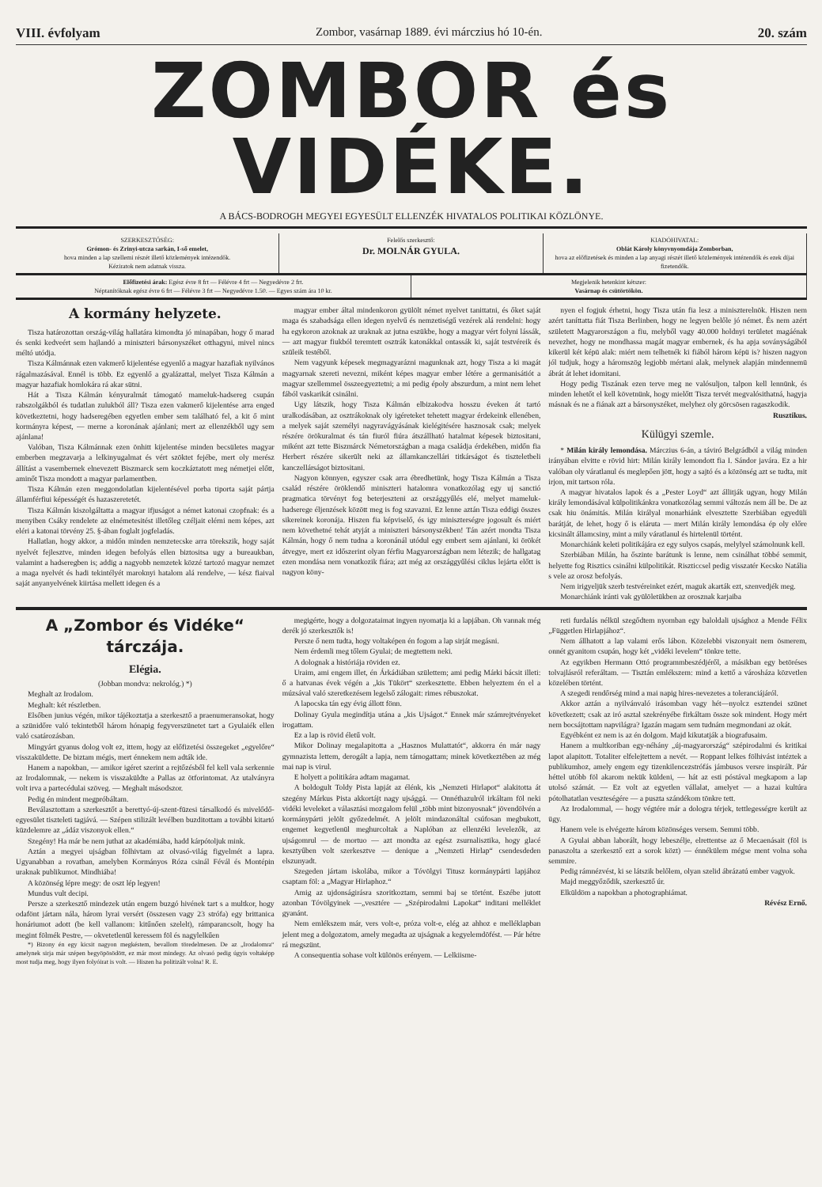VIII. évfolyam Zombor, vasárnap 1889. évi márczius hó 10-én. 20. szám
ZOMBOR és VIDÉKE.
A BÁCS-BODROGH MEGYEI EGYESÜLT ELLENZÉK HIVATALOS POLITIKAI KÖZLÖNYE.
SZERKESZTŐSÉG:
Grómon- és Zrinyi-utcza sarkán, I-ső emelet,
hova minden a lap szellemi részét illető közlemények intézendők.
Kéziratok nem adatnak vissza.
Felelős szerkesztő:
Dr. MOLNÁR GYULA.
KIADÓHIVATAL:
Oblát Károly könyvnyomdája Zomborban,
hova az előfizetések és minden a lap anyagi részét illető közlemények intézendők és ezek díjai fizetendők.
Előfizetési árak: Egész évre 8 frt — Félévre 4 frt — Negyedévre 2 frt.
Néptanítóknak egész évre 6 frt — Félévre 3 frt — Negyedévre 1.50. — Egyes szám ára 10 kr.
Megjelenik hetenkint kétszer:
Vasárnap és csütörtökön.
A kormány helyzete.
Tisza határozottan ország-világ hallatára kimondta jó minapában, hogy ő marad és senki kedveért sem hajlandó a miniszteri bársonyszéket otthagyni, mivel nincs méltó utódja.
Tisza Kálmánnak ezen vakmerő kijelentése egyenlő a magyar hazafiak nyilvános rágalmazásával. Ennél is több. Ez egyenlő a gyalázattal, melyet Tisza Kálmán a magyar hazafiak homlokára rá akar sütni.
Hát a Tisza Kálmán kényuralmát támogató mameluk-hadsereg csupán rabszolgákból és tudatlan zulukból áll? Tisza ezen vakmerő kijelentése arra enged következtetni, hogy hadseregében egyetlen ember sem található fel, a kit ő mint kormányra képest, — merne a koronának ajánlani; mert az ellenzékből ugy sem ajánlana!
Valóban, Tisza Kálmánnak ezen önhitt kijelentése minden becsületes magyar emberben megzavarja a lelkinyugalmat és vért szöktet fejébe, mert oly merész állítást a vasembernek elnevezett Biszmarck sem koczkáztatott meg németjei előtt, aminőt Tisza mondott a magyar parlamentben.
Tisza Kálmán ezen meggondolatlan kijelentésével porba tiporta saját pártja államférfiui képességét és hazaszeretetét.
Tisza Kálmán kiszolgáltatta a magyar ifjuságot a német katonai czopfnak: és a menyiben Csáky rendelete az elnémetesitést illetőleg czéljait elérni nem képes, azt eléri a katonai törvény 25. §-ában foglalt jogfeladás.
Hallatlan, hogy akkor, a midőn minden nemzetecske arra törekszik, hogy saját nyelvét fejlesztve, minden idegen befolyás ellen biztositsa ugy a bureaukban, valamint a hadseregben is; addig a nagyobb nemzetek közzé tartozó magyar nemzet a maga nyelvét és hadi tekintélyét maroknyi hatalom alá rendelve, — kész fiaival saját anyanyelvének kiirtása mellett idegen és a
magyar ember által mindenkoron gyülölt német nyelvet tanittatni, és őket saját maga és szabadsága ellen idegen nyelvű és nemzetiségű vezérek alá rendelni: hogy ha egykoron azoknak az uraknak az jutna eszükbe, hogy a magyar vért folyni lássák, — azt magyar fiukból teremtett osztrák katonákkal ontassák ki, saját testvéreik és szüleik testéből.
Nem vagyunk képesek megmagyarázni magunknak azt, hogy Tisza a ki magát magyarnak szereti nevezni, miként képes magyar ember létére a germanisátiót a magyar szellemmel összeegyeztetni; a mi pedig époly abszurdum, a mint nem lehet fából vaskarikát csinálni.
Ugy látszik, hogy Tisza Kálmán elbizakodva hosszu éveken át tartó uralkodásában, az osztrákoknak oly igéreteket tehetett magyar érdekeink ellenében, a melyek saját személyi nagyravágyásának kielégitésére hasznosak csak; melyek részére örökuralmat és tán fiuról fiúra átszállható hatalmat képesek biztositani, miként azt tette Biszmárck Németországban a maga családja érdekében, midőn fia Herbert részére sikerült neki az államkanczellári titkárságot és tiszteletbeli kanczellárságot biztositani.
Nagyon könnyen, egyszer csak arra ébredhetünk, hogy Tisza Kálmán a Tisza család részére öröklendő miniszteri hatalomra vonatkozólag egy uj sanctió pragmatica törvényt fog beterjeszteni az országgyűlés elé, melyet mameluk-hadserege éljenzések között meg is fog szavazni. Ez lenne aztán Tisza eddigi összes sikereinek koronája. Hiszen fia képviselő, és igy miniszterségre jogosult és miért nem követhetné tehát atyját a miniszteri bársonyszékben! Tán azért mondta Tisza Kálmán, hogy ő nem tudna a koronánál utódul egy embert sem ajánlani, ki örökét átvegye, mert ez időszerint olyan férfiu Magyarországban nem létezik; de hallgatag ezen mondása nem vonatkozik fiára; azt még az országgyűlési ciklus lejárta előtt is nagyon köny-
nyen el fogjuk érhetni, hogy Tisza után fia lesz a miniszterelnök. Hiszen nem azért taníttatta fiát Tisza Berlinben, hogy ne legyen belőle jó német. És nem azért született Magyarországon a fiu, melyből vagy 40.000 holdnyi területet magáénak nevezhet, hogy ne mondhassa magát magyar embernek, és ha apja soványságából kikerül két képü alak: miért nem telhetnék ki fiából három képü is? hiszen nagyon jól tudjuk, hogy a háromszög legjobb mértani alak, melynek alapján mindennemü ábrát át lehet idomitani.
Hogy pedig Tiszának ezen terve meg ne valósuljon, talpon kell lennünk, és minden lehetőt el kell követnünk, hogy mielőtt Tisza tervét megvalósithatná, hagyja másnak és ne a fiának azt a bársonyszéket, melyhez oly görcsösen ragaszkodik.
Rusztikus.
Külügyi szemle.
* Milán király lemondása. Márczius 6-án, a táviró Belgrádból a világ minden irányában elvitte e rövid hirt: Milán király lemondott fia I. Sándor javára. Ez a hir valóban oly váratlanul és meglepően jött, hogy a sajtó és a közönség azt se tudta, mit irjon, mit tartson róla.
A magyar hivatalos lapok és a „Pester Loyd“ azt állitják ugyan, hogy Milán király lemondásával külpolitikánkra vonatkozólag semmi változás nem áll be. De az csak hiu önámitás. Milán királyal monarhiánk elvesztette Szerbiában egyedüli barátját, de lehet, hogy ő is eláruta — mert Milán király lemondása ép oly előre kicsinált államcsiny, mint a mily váratlanul és hirtelenül történt.
Monarchiánk keleti politikájára ez egy sulyos csapás, melylyel számolnunk kell.
Szerbiában Milán, ha őszinte barátunk is lenne, nem csinálhat többé semmit, helyette fog Risztics csinálni külpolitikát. Riszticcsel pedig visszatér Kecsko Natália s vele az orosz befolyás.
Nem irigyeljük szerb testvéreinket ezért, maguk akarták ezt, szenvedjék meg.
Monarchiánk iránti vak gyülöletükben az orosznak karjaiba
A „Zombor és Vidéke“ tárczája.
Elégia.
(Jobban mondva: nekrológ.) *)
Meghalt az Irodalom.
Meghalt: két részletben.
Elsőben junius végén, mikor tájékoztatja a szerkesztő a praenumeransokat, hogy a szünidőre való tekintetből három hónapig fegyverszünetet tart a Gyulaiék ellen való csatározásban.
Mingyárt gyanus dolog volt ez, ittem, hogy az előfizetési összegeket „egyelőre“ visszaküldette. De biztam mégis, mert énnekem nem adták ide.
Hanem a napokban, — amikor igéret szerint a rejtőzésből fel kell vala serkennie az Irodalomnak, — nekem is visszaküldte a Pallas az ötforintomat. Az utalványra volt irva a partecédulai szöveg. — Meghalt másodszor.
Pedig én mindent megpróbáltam.
Beválasztottam a szerkesztőt a berettyó-új-szent-füzesi társalkodó és mivelődő-egyesület tiszteleti tagjává. — Szépen stilizált levélben buzditottam a további kitartó küzdelemre az „ádáz viszonyok ellen.“
Szegény! Ha már be nem juthat az akadémiába, hadd kárpótoljuk mink.
Aztán a megyei ujságban fölhivtam az olvasó-világ figyelmét a lapra. Ugyanabban a rovatban, amelyben Kormányos Róza csinál Févál és Montépin uraknak publikumot. Mindhiába!
A közönség lépre megy: de oszt lép legyen!
Mundus vult decipi.
Persze a szerkesztő mindezek után engem buzgó hivének tart s a multkor, hogy odafönt jártam nála, három lyrai versért (összesen vagy 23 strófa) egy brittanica honáriumot adott (be kell vallanom: kitűnően szelelt), rámparancsolt, hogy ha megint fölmék Pestre, — okvetetlenül keressem föl és nagylelkűen
*) Bizony én egy kicsit nagyon megkéstem, bevallom töredelmesen. De az „Irodalomra“ amelynek sirja már szépen begyöpösödött, ez már most mindegy. Az olvasó pedig úgyis voltaképp most tudja meg, hogy ilyen folyóirat is volt. — Hiszen ha politizált volna! R. E.
megigérte, hogy a dolgozataimat ingyen nyomatja ki a lapjában. Oh vannak még derék jó szerkesztők is!
Persze ő nem tudta, hogy voltaképen én fogom a lap sirját megásni.
Nem érdemli meg tőlem Gyulai; de megtettem neki.
A dolognak a históriája röviden ez.
Uraim, ami engem illet, én Árkádiában születtem; ami pedig Márki bácsit illeti: ő a hatvanas évek végén a „kis Tükört“ szerkesztette. Ebben helyeztem én el a múzsával való szeretkezésem legelső zálogait: rimes rébuszokat.
A lapocska tán egy évig állott fönn.
Dolinay Gyula megindítja utána a „kis Ujságot.“ Ennek már számrejtvényeket irogattam.
Ez a lap is rövid életű volt.
Mikor Dolinay megalapitotta a „Hasznos Mulattatót“, akkorra én már nagy gymnazista lettem, derogált a lapja, nem támogattam; minek következtében az még mai nap is virul.
E holyett a politikára adtam magamat.
A boldogult Toldy Pista lapját az élénk, kis „Nemzeti Hirlapot“ alakitotta át szegény Márkus Pista akkortájt nagy ujsággá. — Onnéthazulról irkáltam föl neki vidéki leveleket a választási mozgalom felül „több mint bizonyosnak“ jövendölvén a kormánypárti jelölt győzedelmét. A jelölt mindazonáltal csúfosan megbukott, engemet kegyetlenül meghurcoltak a Naplóban az ellenzéki levelezők, az ujságomrul — de mortuo — azt mondta az egész zsurnalisztika, hogy glacé kesztyűben volt szerkesztve — denique a „Nemzeti Hirlap“ csendesdeden elszunyadt.
Szegeden jártam iskolába, mikor a Tóvölgyi Titusz kormánypárti lapjához csaptam föl: a „Magyar Hirlaphoz.“
Amig az ujdonságirásra szoritkoztam, semmi baj se történt. Eszébe jutott azonban Tóvölgyinek —„vesztére — „Szépirodalmi Lapokat“ inditani melléklet gyanánt.
Nem emlékszem már, vers volt-e, próza volt-e, elég az ahhoz e melléklapban jelent meg a dolgozatom, amely megadta az ujságnak a kegyelemdöfést. — Pár hétre rá megszünt.
A consequentia sohase volt különös erényem. — Lelkiisme-
reti furdalás nélkül szegődtem nyomban egy baloldali ujsághoz a Mende Félix „Független Hirlapjához“.
Nem állhatott a lap valami erős lábon. Közelebbi viszonyait nem ösmerem, onnét gyanitom csupán, hogy két „vidéki levelem“ tönkre tette.
Az egyikben Hermann Ottó programmbeszédjéről, a másikban egy betöréses tolvajlásról referáltam. — Tisztán emlékszem: mind a kettő a városháza közvetlen közelében történt.
A szegedi rendőrség mind a mai napig hires-nevezetes a toleranciájáról.
Akkor aztán a nyilvánvaló irásomban vagy hét—nyolcz esztendei szünet következett; csak az iró asztal szekrényébe firkáltam össze sok mindent. Hogy mért nem bocsájtottam napvilágra? Igazán magam sem tudnám megmondani az okát.
Egyébként ez nem is az én dolgom. Majd kikutatják a biografusaim.
Hanem a multkoriban egy-néhány „új-magyarország“ szépirodalmi és kritikai lapot alapitott. Totaliter elfelejtettem a nevét. — Roppant lelkes fölhivást intéztek a publikumhoz, amely engem egy tizenkilencezstrófás jámbusos versre inspirált. Pár héttel utóbb föl akarom nekük küldeni, — hát az esti póstával megkapom a lap utolsó számát. — Ez volt az egyetlen vállalat, amelyet — a hazai kultúra pótolhatatlan veszteségére — a puszta szándékom tönkre tett.
Az Irodalommal, — hogy végtére már a dologra térjek, tettlegességre került az ügy.
Hanem vele is elvégezte három közönséges versem. Semmi több.
A Gyulai abban laborált, hogy lebeszélje, elrettentse az ő Mecaenásait (föl is panaszolta a szerkesztő ezt a sorok közt) — énnékülem mégse ment volna soha semmire.
Pedig rámnézvést, ki se látszik belőlem, olyan szelid ábrázatú ember vagyok.
Majd meggyőződik, szerkesztő úr.
Elküldöm a napokban a photographiámat.
Révész Ernő.